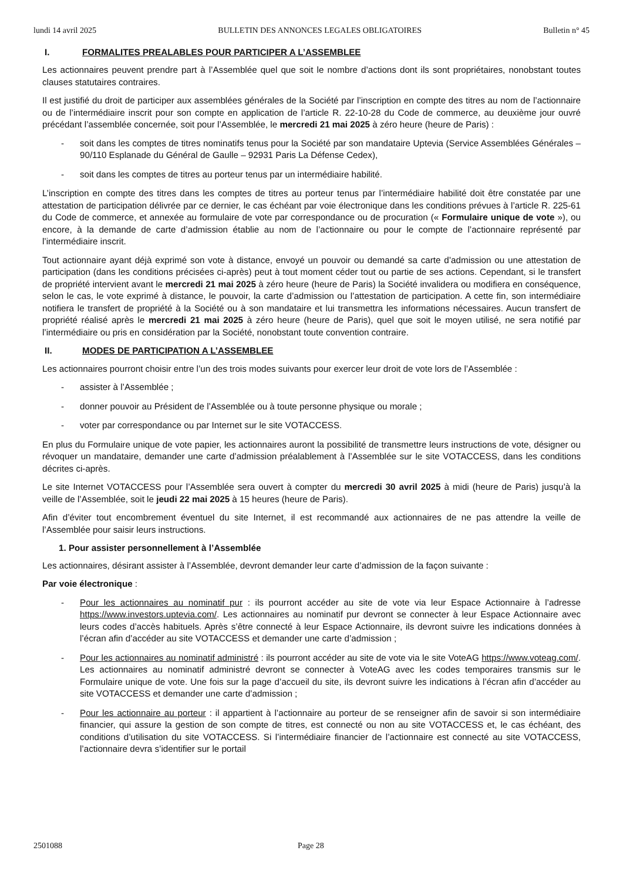lundi 14 avril 2025 BULLETIN DES ANNONCES LEGALES OBLIGATOIRES Bulletin n° 45
I. FORMALITES PREALABLES POUR PARTICIPER A L’ASSEMBLEE
Les actionnaires peuvent prendre part à l’Assemblée quel que soit le nombre d’actions dont ils sont propriétaires, nonobstant toutes clauses statutaires contraires.
Il est justifié du droit de participer aux assemblées générales de la Société par l’inscription en compte des titres au nom de l’actionnaire ou de l’intermédiaire inscrit pour son compte en application de l’article R. 22-10-28 du Code de commerce, au deuxième jour ouvré précédant l’assemblée concernée, soit pour l’Assemblée, le mercredi 21 mai 2025 à zéro heure (heure de Paris) :
- soit dans les comptes de titres nominatifs tenus pour la Société par son mandataire Uptevia (Service Assemblées Générales – 90/110 Esplanade du Général de Gaulle – 92931 Paris La Défense Cedex),
- soit dans les comptes de titres au porteur tenus par un intermédiaire habilité.
L’inscription en compte des titres dans les comptes de titres au porteur tenus par l’intermédiaire habilité doit être constatée par une attestation de participation délivrée par ce dernier, le cas échéant par voie électronique dans les conditions prévues à l’article R. 225-61 du Code de commerce, et annexée au formulaire de vote par correspondance ou de procuration (« Formulaire unique de vote »), ou encore, à la demande de carte d’admission établie au nom de l’actionnaire ou pour le compte de l’actionnaire représenté par l’intermédiaire inscrit.
Tout actionnaire ayant déjà exprimé son vote à distance, envoyé un pouvoir ou demandé sa carte d’admission ou une attestation de participation (dans les conditions précisées ci-après) peut à tout moment céder tout ou partie de ses actions. Cependant, si le transfert de propriété intervient avant le mercredi 21 mai 2025 à zéro heure (heure de Paris) la Société invalidera ou modifiera en conséquence, selon le cas, le vote exprimé à distance, le pouvoir, la carte d’admission ou l’attestation de participation. A cette fin, son intermédiaire notifiera le transfert de propriété à la Société ou à son mandataire et lui transmettra les informations nécessaires. Aucun transfert de propriété réalisé après le mercredi 21 mai 2025 à zéro heure (heure de Paris), quel que soit le moyen utilisé, ne sera notifié par l’intermédiaire ou pris en considération par la Société, nonobstant toute convention contraire.
II. MODES DE PARTICIPATION A L’ASSEMBLEE
Les actionnaires pourront choisir entre l’un des trois modes suivants pour exercer leur droit de vote lors de l’Assemblée :
- assister à l’Assemblée ;
- donner pouvoir au Président de l’Assemblée ou à toute personne physique ou morale ;
- voter par correspondance ou par Internet sur le site VOTACCESS.
En plus du Formulaire unique de vote papier, les actionnaires auront la possibilité de transmettre leurs instructions de vote, désigner ou révoquer un mandataire, demander une carte d’admission préalablement à l’Assemblée sur le site VOTACCESS, dans les conditions décrites ci-après.
Le site Internet VOTACCESS pour l’Assemblée sera ouvert à compter du mercredi 30 avril 2025 à midi (heure de Paris) jusqu’à la veille de l’Assemblée, soit le jeudi 22 mai 2025 à 15 heures (heure de Paris).
Afin d’éviter tout encombrement éventuel du site Internet, il est recommandé aux actionnaires de ne pas attendre la veille de l’Assemblée pour saisir leurs instructions.
1. Pour assister personnellement à l’Assemblée
Les actionnaires, désirant assister à l’Assemblée, devront demander leur carte d’admission de la façon suivante :
Par voie électronique :
- Pour les actionnaires au nominatif pur : ils pourront accéder au site de vote via leur Espace Actionnaire à l’adresse https://www.investors.uptevia.com/. Les actionnaires au nominatif pur devront se connecter à leur Espace Actionnaire avec leurs codes d’accès habituels. Après s’être connecté à leur Espace Actionnaire, ils devront suivre les indications données à l’écran afin d’accéder au site VOTACCESS et demander une carte d’admission ;
- Pour les actionnaires au nominatif administré : ils pourront accéder au site de vote via le site VoteAG https://www.voteag.com/. Les actionnaires au nominatif administré devront se connecter à VoteAG avec les codes temporaires transmis sur le Formulaire unique de vote. Une fois sur la page d’accueil du site, ils devront suivre les indications à l’écran afin d’accéder au site VOTACCESS et demander une carte d’admission ;
- Pour les actionnaire au porteur : il appartient à l’actionnaire au porteur de se renseigner afin de savoir si son intermédiaire financier, qui assure la gestion de son compte de titres, est connecté ou non au site VOTACCESS et, le cas échéant, des conditions d’utilisation du site VOTACCESS. Si l’intermédiaire financier de l’actionnaire est connecté au site VOTACCESS, l’actionnaire devra s’identifier sur le portail
2501088 Page 28